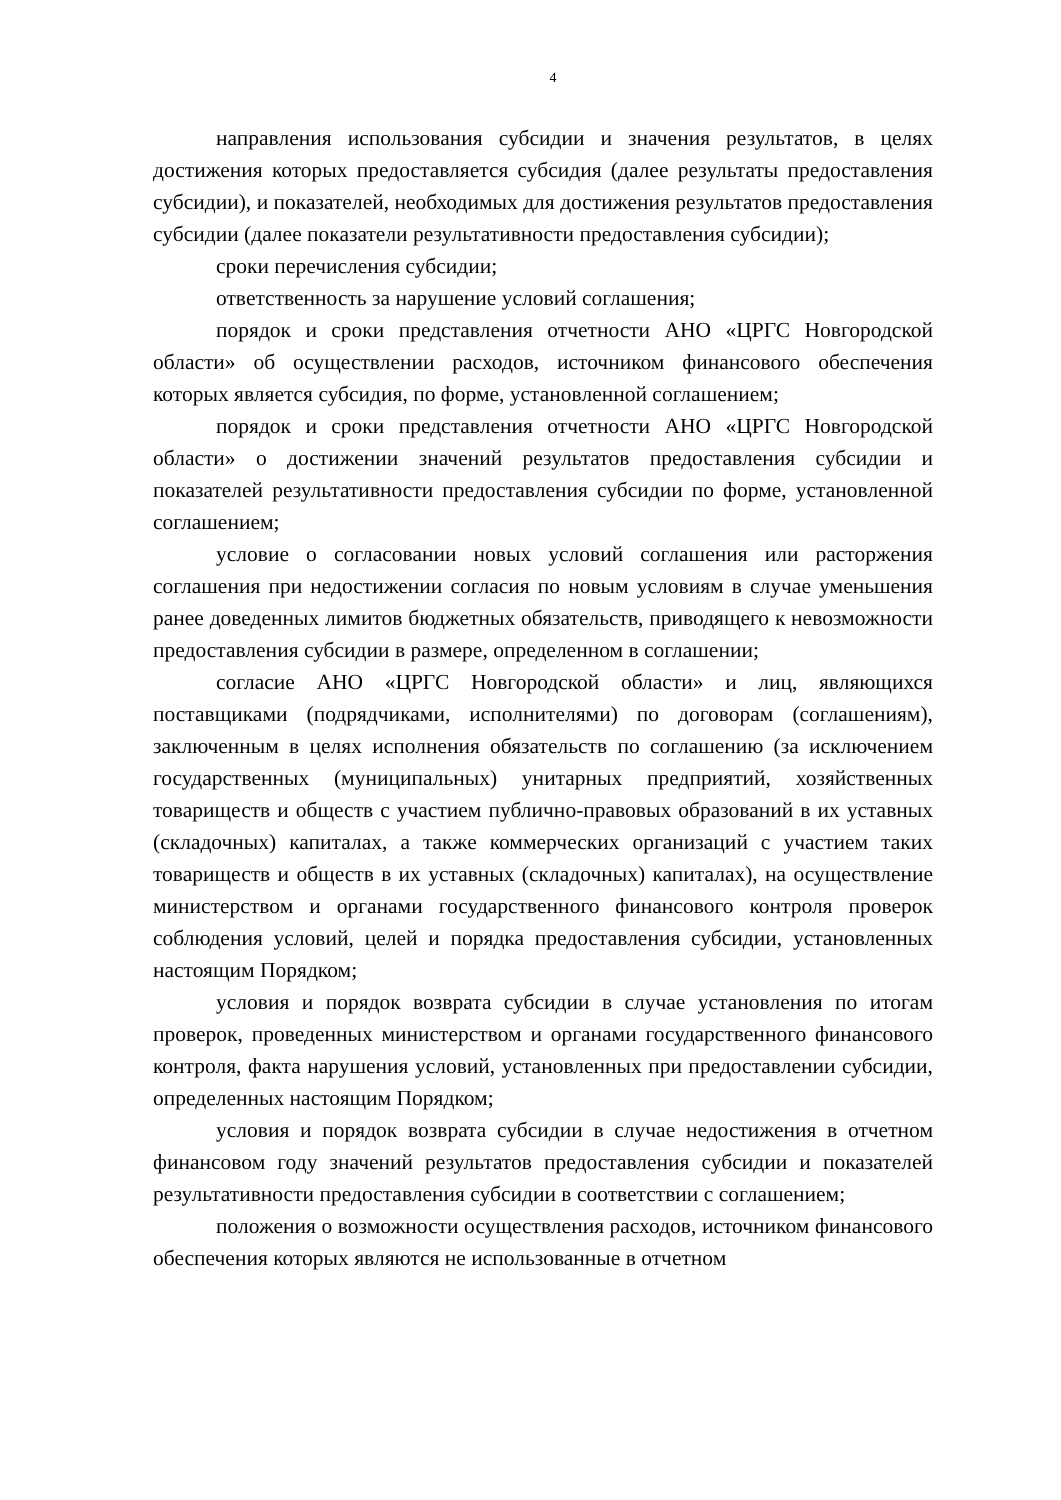4
направления использования субсидии и значения результатов, в целях достижения которых предоставляется субсидия (далее результаты предоставления субсидии), и показателей, необходимых для достижения результатов предоставления субсидии (далее показатели результативности предоставления субсидии);
сроки перечисления субсидии;
ответственность за нарушение условий соглашения;
порядок и сроки представления отчетности АНО «ЦРГС Новгородской области» об осуществлении расходов, источником финансового обеспечения которых является субсидия, по форме, установленной соглашением;
порядок и сроки представления отчетности АНО «ЦРГС Новгородской области» о достижении значений результатов предоставления субсидии и показателей результативности предоставления субсидии по форме, установленной соглашением;
условие о согласовании новых условий соглашения или расторжения соглашения при недостижении согласия по новым условиям в случае уменьшения ранее доведенных лимитов бюджетных обязательств, приводящего к невозможности предоставления субсидии в размере, определенном в соглашении;
согласие АНО «ЦРГС Новгородской области» и лиц, являющихся поставщиками (подрядчиками, исполнителями) по договорам (соглашениям), заключенным в целях исполнения обязательств по соглашению (за исключением государственных (муниципальных) унитарных предприятий, хозяйственных товариществ и обществ с участием публично-правовых образований в их уставных (складочных) капиталах, а также коммерческих организаций с участием таких товариществ и обществ в их уставных (складочных) капиталах), на осуществление министерством и органами государственного финансового контроля проверок соблюдения условий, целей и порядка предоставления субсидии, установленных настоящим Порядком;
условия и порядок возврата субсидии в случае установления по итогам проверок, проведенных министерством и органами государственного финансового контроля, факта нарушения условий, установленных при предоставлении субсидии, определенных настоящим Порядком;
условия и порядок возврата субсидии в случае недостижения в отчетном финансовом году значений результатов предоставления субсидии и показателей результативности предоставления субсидии в соответствии с соглашением;
положения о возможности осуществления расходов, источником финансового обеспечения которых являются не использованные в отчетном